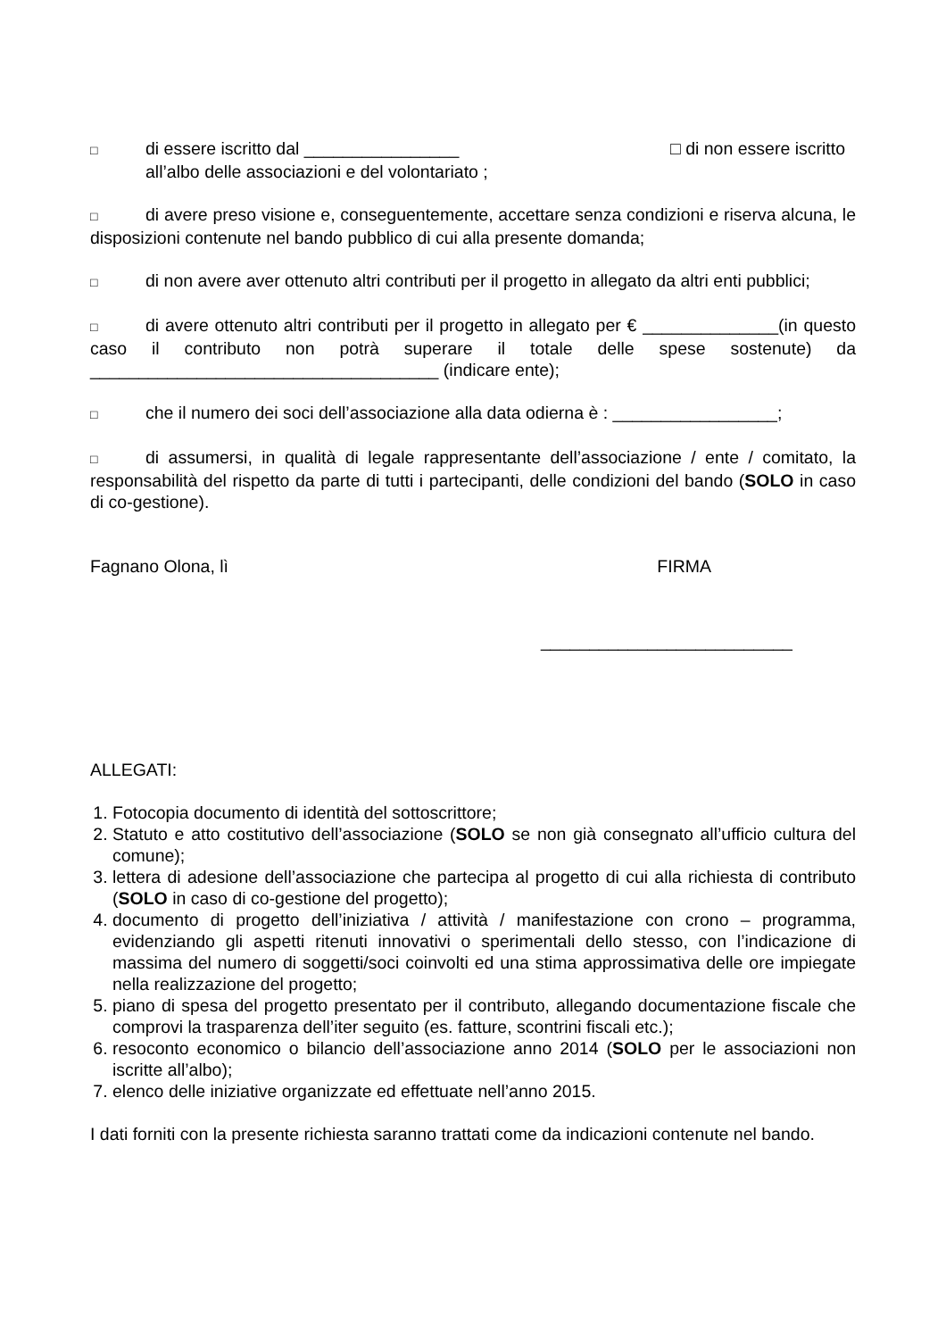□ di essere iscritto dal ________________ □ di non essere iscritto
all’albo delle associazioni e del volontariato ;
□ di avere preso visione e, conseguentemente, accettare senza condizioni e riserva alcuna, le disposizioni contenute nel bando pubblico di cui alla presente domanda;
□ di non avere aver ottenuto altri contributi per il progetto in allegato da altri enti pubblici;
□ di avere ottenuto altri contributi per il progetto in allegato per € ______________(in questo caso il contributo non potrà superare il totale delle spese sostenute) da ____________________________________ (indicare ente);
□ che il numero dei soci dell’associazione alla data odierna è : _________________;
□ di assumersi, in qualità di legale rappresentante dell’associazione / ente / comitato, la responsabilità del rispetto da parte di tutti i partecipanti, delle condizioni del bando (SOLO in caso di co-gestione).
Fagnano Olona, lì FIRMA
__________________________
ALLEGATI:
1. Fotocopia documento di identità del sottoscrittore;
2. Statuto e atto costitutivo dell’associazione (SOLO se non già consegnato all’ufficio cultura del comune);
3. lettera di adesione dell’associazione che partecipa al progetto di cui alla richiesta di contributo (SOLO in caso di co-gestione del progetto);
4. documento di progetto dell’iniziativa / attività / manifestazione con crono – programma, evidenziando gli aspetti ritenuti innovativi o sperimentali dello stesso, con l’indicazione di massima del numero di soggetti/soci coinvolti ed una stima approssimativa delle ore impiegate nella realizzazione del progetto;
5. piano di spesa del progetto presentato per il contributo, allegando documentazione fiscale che comprovi la trasparenza dell’iter seguito (es. fatture, scontrini fiscali etc.);
6. resoconto economico o bilancio dell’associazione anno 2014 (SOLO per le associazioni non iscritte all’albo);
7. elenco delle iniziative organizzate ed effettuate nell’anno 2015.
I dati forniti con la presente richiesta saranno trattati come da indicazioni contenute nel bando.